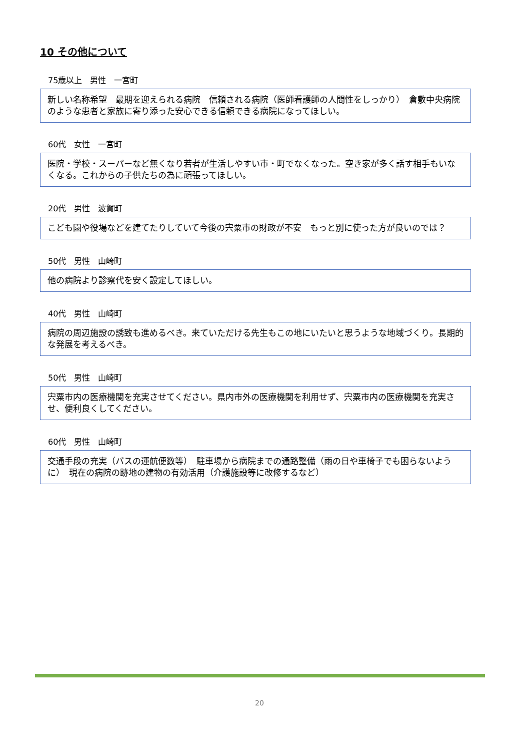10 その他について
75歳以上　男性　一宮町
新しい名称希望　最期を迎えられる病院　信頼される病院（医師看護師の人間性をしっかり）　倉敷中央病院のような患者と家族に寄り添った安心できる信頼できる病院になってほしい。
60代　女性　一宮町
医院・学校・スーパーなど無くなり若者が生活しやすい市・町でなくなった。空き家が多く話す相手もいなくなる。これからの子供たちの為に頑張ってほしい。
20代　男性　波賀町
こども園や役場などを建てたりしていて今後の宍粟市の財政が不安　もっと別に使った方が良いのでは？
50代　男性　山崎町
他の病院より診察代を安く設定してほしい。
40代　男性　山崎町
病院の周辺施設の誘致も進めるべき。来ていただける先生もこの地にいたいと思うような地域づくり。長期的な発展を考えるべき。
50代　男性　山崎町
宍粟市内の医療機関を充実させてください。県内市外の医療機関を利用せず、宍粟市内の医療機関を充実させ、便利良くしてください。
60代　男性　山崎町
交通手段の充実（バスの運航便数等）　駐車場から病院までの通路整備（雨の日や車椅子でも困らないように）　現在の病院の跡地の建物の有効活用（介護施設等に改修するなど）
20